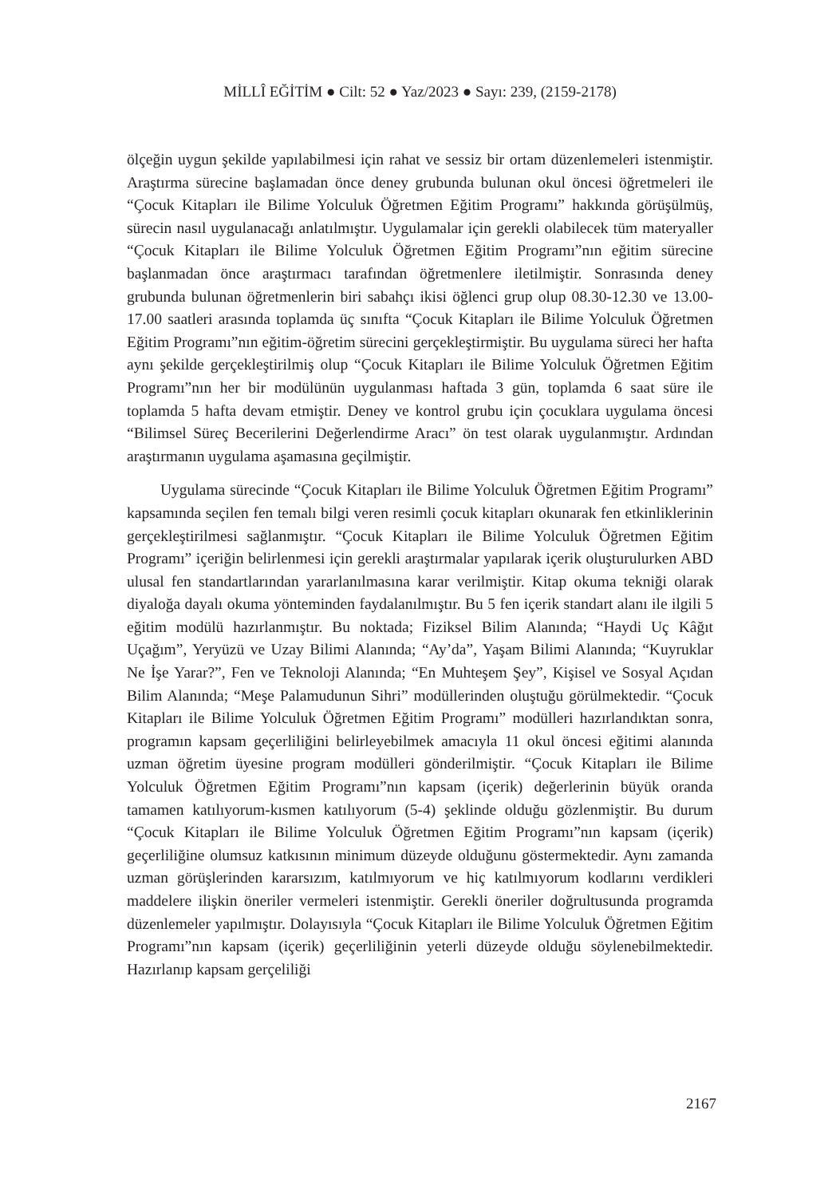MİLLÎ EĞİTİM ● Cilt: 52 ● Yaz/2023 ● Sayı: 239, (2159-2178)
ölçeğin uygun şekilde yapılabilmesi için rahat ve sessiz bir ortam düzenlemeleri istenmiştir. Araştırma sürecine başlamadan önce deney grubunda bulunan okul öncesi öğretmeleri ile “Çocuk Kitapları ile Bilime Yolculuk Öğretmen Eğitim Programı” hakkında görüşülmüş, sürecin nasıl uygulanacağı anlatılmıştır. Uygulamalar için gerekli olabilecek tüm materyaller “Çocuk Kitapları ile Bilime Yolculuk Öğretmen Eğitim Programı”nın eğitim sürecine başlanmadan önce araştırmacı tarafından öğretmenlere iletilmiştir. Sonrasında deney grubunda bulunan öğretmenlerin biri sabahçı ikisi öğlenci grup olup 08.30-12.30 ve 13.00-17.00 saatleri arasında toplamda üç sınıfta “Çocuk Kitapları ile Bilime Yolculuk Öğretmen Eğitim Programı”nın eğitim-öğretim sürecini gerçekleştirmiştir. Bu uygulama süreci her hafta aynı şekilde gerçekleştirilmiş olup “Çocuk Kitapları ile Bilime Yolculuk Öğretmen Eğitim Programı”nın her bir modülünün uygulanması haftada 3 gün, toplamda 6 saat süre ile toplamda 5 hafta devam etmiştir. Deney ve kontrol grubu için çocuklara uygulama öncesi “Bilimsel Süreç Becerilerini Değerlendirme Aracı” ön test olarak uygulanmıştır. Ardından araştırmanın uygulama aşamasına geçilmiştir.
Uygulama sürecinde “Çocuk Kitapları ile Bilime Yolculuk Öğretmen Eğitim Programı” kapsamında seçilen fen temalı bilgi veren resimli çocuk kitapları okunarak fen etkinliklerinin gerçekleştirilmesi sağlanmıştır. “Çocuk Kitapları ile Bilime Yolculuk Öğretmen Eğitim Programı” içeriğin belirlenmesi için gerekli araştırmalar yapılarak içerik oluşturulurken ABD ulusal fen standartlarından yararlanılmasına karar verilmiştir. Kitap okuma tekniği olarak diyaloğa dayalı okuma yönteminden faydalanılmıştır. Bu 5 fen içerik standart alanı ile ilgili 5 eğitim modülü hazırlanmıştır. Bu noktada; Fiziksel Bilim Alanında; “Haydi Uç Kâğıt Uçağım”, Yeryüzü ve Uzay Bilimi Alanında; “Ay’da”, Yaşam Bilimi Alanında; “Kuyruklar Ne İşe Yarar?”, Fen ve Teknoloji Alanında; “En Muhteşem Şey”, Kişisel ve Sosyal Açıdan Bilim Alanında; “Meşe Palamudunun Sihri” modüllerinden oluştuğu görülmektedir. “Çocuk Kitapları ile Bilime Yolculuk Öğretmen Eğitim Programı” modülleri hazırlandıktan sonra, programın kapsam geçerliliğini belirleyebilmek amacıyla 11 okul öncesi eğitimi alanında uzman öğretim üyesine program modülleri gönderilmiştir. “Çocuk Kitapları ile Bilime Yolculuk Öğretmen Eğitim Programı”nın kapsam (içerik) değerlerinin büyük oranda tamamen katılıyorum-kısmen katılıyorum (5-4) şeklinde olduğu gözlenmiştir. Bu durum “Çocuk Kitapları ile Bilime Yolculuk Öğretmen Eğitim Programı”nın kapsam (içerik) geçerliliğine olumsuz katkısının minimum düzeyde olduğunu göstermektedir. Aynı zamanda uzman görüşlerinden kararsızım, katılmıyorum ve hiç katılmıyorum kodlarını verdikleri maddelere ilişkin öneriler vermeleri istenmiştir. Gerekli öneriler doğrultusunda programda düzenlemeler yapılmıştır. Dolayısıyla “Çocuk Kitapları ile Bilime Yolculuk Öğretmen Eğitim Programı”nın kapsam (içerik) geçerliliğinin yeterli düzeyde olduğu söylenebilmektedir. Hazırlanıp kapsam gerçeliliği
2167